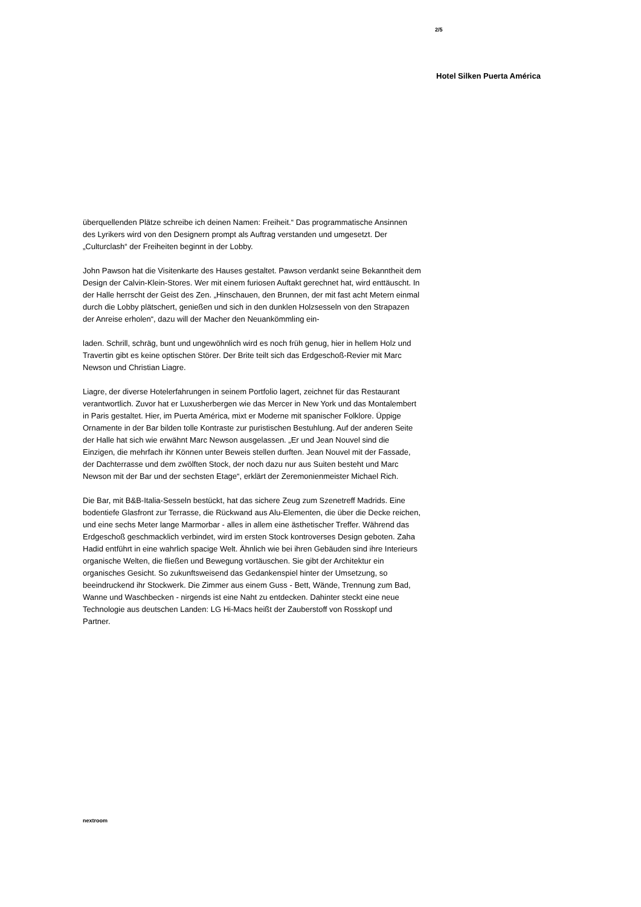2/5
Hotel Silken Puerta América
überquellenden Plätze schreibe ich deinen Namen: Freiheit.“ Das programmatische Ansinnen des Lyrikers wird von den Designern prompt als Auftrag verstanden und umgesetzt. Der „Culturclash“ der Freiheiten beginnt in der Lobby.
John Pawson hat die Visitenkarte des Hauses gestaltet. Pawson verdankt seine Bekanntheit dem Design der Calvin-Klein-Stores. Wer mit einem furiosen Auftakt gerechnet hat, wird enttäuscht. In der Halle herrscht der Geist des Zen. „Hinschauen, den Brunnen, der mit fast acht Metern einmal durch die Lobby plätschert, genießen und sich in den dunklen Holzsesseln von den Strapazen der Anreise erholen“, dazu will der Macher den Neuankömmling ein-
laden. Schrill, schräg, bunt und ungewöhnlich wird es noch früh genug, hier in hellem Holz und Travertin gibt es keine optischen Störer. Der Brite teilt sich das Erdgeschoß-Revier mit Marc Newson und Christian Liagre.
Liagre, der diverse Hotelerfahrungen in seinem Portfolio lagert, zeichnet für das Restaurant verantwortlich. Zuvor hat er Luxusherbergen wie das Mercer in New York und das Montalembert in Paris gestaltet. Hier, im Puerta América, mixt er Moderne mit spanischer Folklore. Üppige Ornamente in der Bar bilden tolle Kontraste zur puristischen Bestuhlung. Auf der anderen Seite der Halle hat sich wie erwähnt Marc Newson ausgelassen. „Er und Jean Nouvel sind die Einzigen, die mehrfach ihr Können unter Beweis stellen durften. Jean Nouvel mit der Fassade, der Dachterrasse und dem zwölften Stock, der noch dazu nur aus Suiten besteht und Marc Newson mit der Bar und der sechsten Etage“, erklärt der Zeremonienmeister Michael Rich.
Die Bar, mit B&B-Italia-Sesseln bestückt, hat das sichere Zeug zum Szenetreff Madrids. Eine bodentiefe Glasfront zur Terrasse, die Rückwand aus Alu-Elementen, die über die Decke reichen, und eine sechs Meter lange Marmorbar - alles in allem eine ästhetischer Treffer. Während das Erdgeschoß geschmacklich verbindet, wird im ersten Stock kontroverses Design geboten. Zaha Hadid entführt in eine wahrlich spacige Welt. Ähnlich wie bei ihren Gebäuden sind ihre Interieurs organische Welten, die fließen und Bewegung vortäuschen. Sie gibt der Architektur ein organisches Gesicht. So zukunftsweisend das Gedankenspiel hinter der Umsetzung, so beeindruckend ihr Stockwerk. Die Zimmer aus einem Guss - Bett, Wände, Trennung zum Bad, Wanne und Waschbecken - nirgends ist eine Naht zu entdecken. Dahinter steckt eine neue Technologie aus deutschen Landen: LG Hi-Macs heißt der Zauberstoff von Rosskopf und Partner.
nextroom